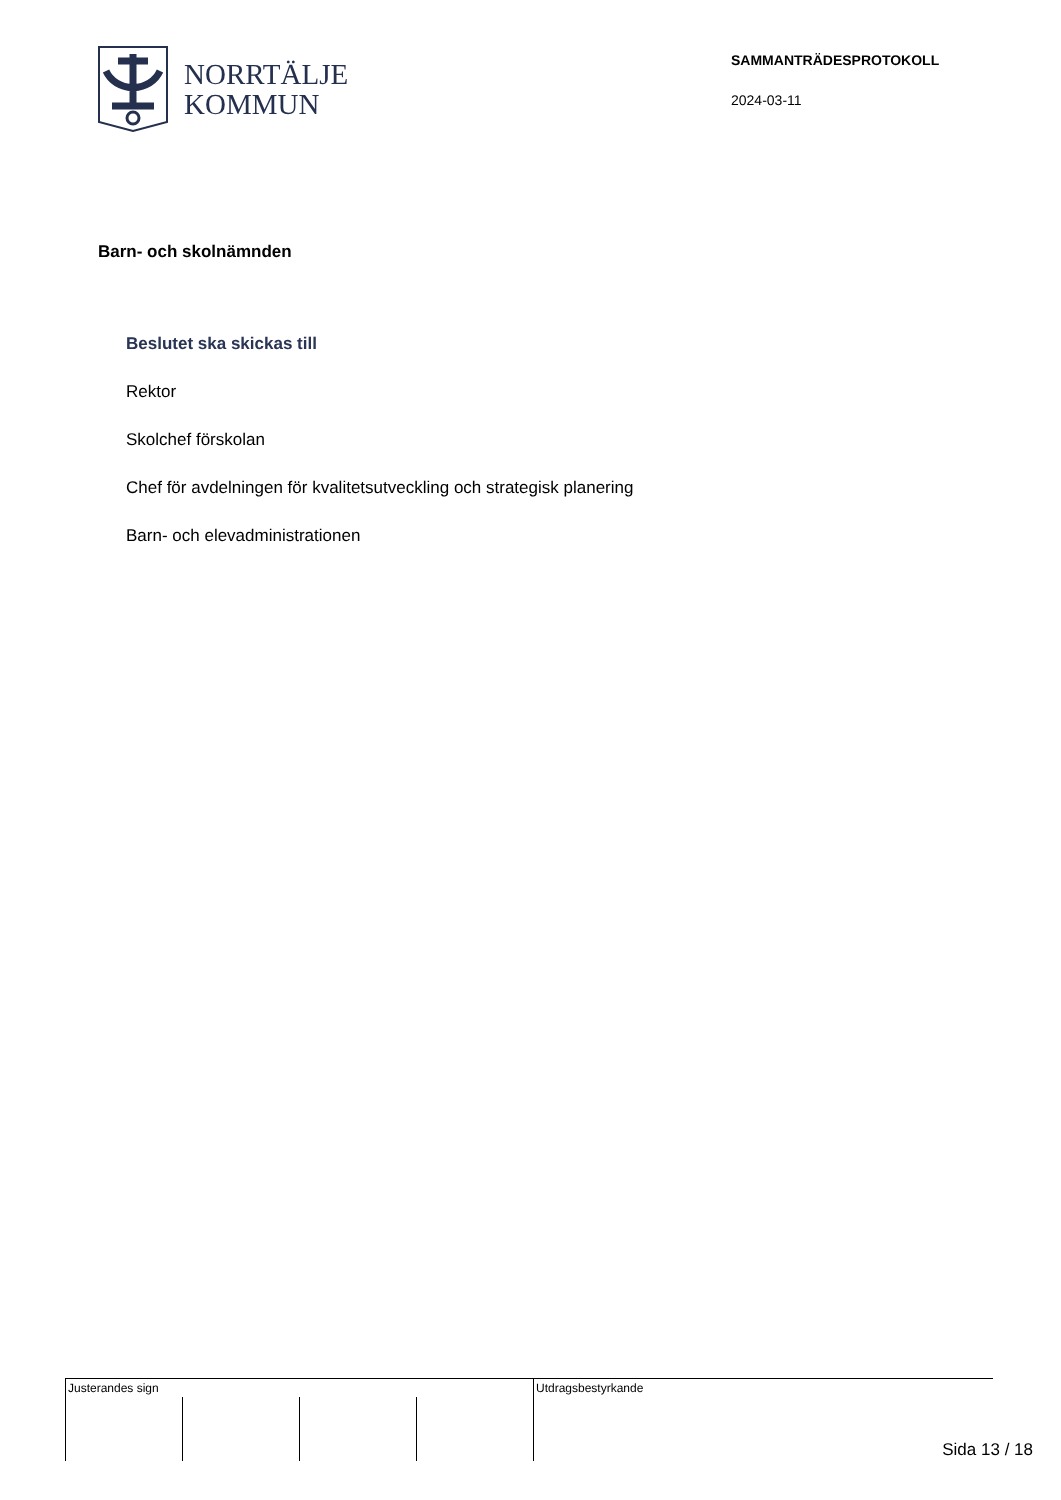NORRTÄLJE
KOMMUN
SAMMANTRÄDESPROTOKOLL
2024-03-11
Barn- och skolnämnden
Beslutet ska skickas till
Rektor
Skolchef förskolan
Chef för avdelningen för kvalitetsutveckling och strategisk planering
Barn- och elevadministrationen
| Justerandes sign | | | | Utdragsbestyrkande |
Sida 13 / 18